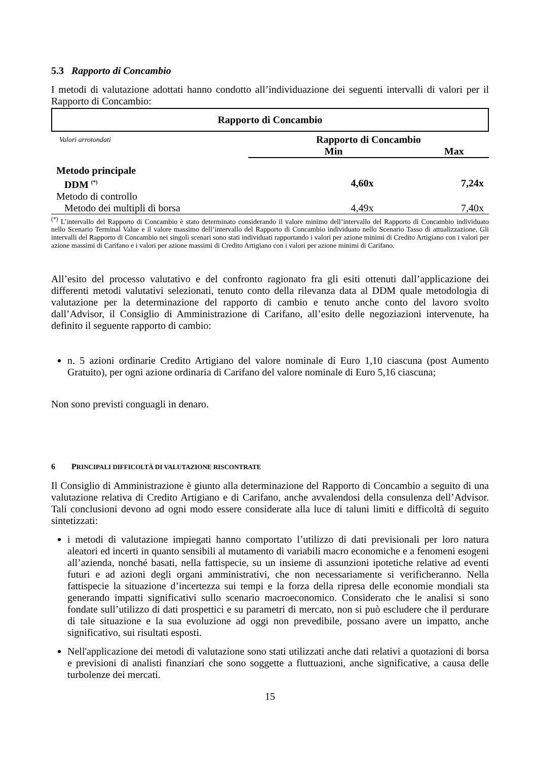5.3 Rapporto di Concambio
I metodi di valutazione adottati hanno condotto all’individuazione dei seguenti intervalli di valori per il Rapporto di Concambio:
Rapporto di Concambio
| Valori arrotondati | Rapporto di Concambio | |
| | Min | Max |
| Metodo principale | | |
| DDM <sup>(*)</sup> | 4,60x | 7,24x |
| Metodo di controllo | | |
| Metodo dei multipli di borsa | 4,49x | 7,40x |
<sup>(*)</sup> L’intervallo del Rapporto di Concambio è stato determinato considerando il valore minimo dell’intervallo del Rapporto di Concambio individuato nello Scenario Terminal Value e il valore massimo dell’intervallo del Rapporto di Concambio individuato nello Scenario Tasso di attualizzazione. Gli intervalli del Rapporto di Concambio nei singoli scenari sono stati individuati rapportando i valori per azione minimi di Credito Artigiano con i valori per azione massimi di Carifano e i valori per azione massimi di Credito Artigiano con i valori per azione minimi di Carifano.
All’esito del processo valutativo e del confronto ragionato fra gli esiti ottenuti dall’applicazione dei differenti metodi valutativi selezionati, tenuto conto della rilevanza data al DDM quale metodologia di valutazione per la determinazione del rapporto di cambio e tenuto anche conto del lavoro svolto dall’Advisor, il Consiglio di Amministrazione di Carifano, all’esito delle negoziazioni intervenute, ha definito il seguente rapporto di cambio:
n. 5 azioni ordinarie Credito Artigiano del valore nominale di Euro 1,10 ciascuna (post Aumento Gratuito), per ogni azione ordinaria di Carifano del valore nominale di Euro 5,16 ciascuna;
Non sono previsti conguagli in denaro.
6 PRINCIPALI DIFFICOLTÀ DI VALUTAZIONE RISCONTRATE
Il Consiglio di Amministrazione è giunto alla determinazione del Rapporto di Concambio a seguito di una valutazione relativa di Credito Artigiano e di Carifano, anche avvalendosi della consulenza dell’Advisor. Tali conclusioni devono ad ogni modo essere considerate alla luce di taluni limiti e difficoltà di seguito sintetizzati:
i metodi di valutazione impiegati hanno comportato l’utilizzo di dati previsionali per loro natura aleatori ed incerti in quanto sensibili al mutamento di variabili macro economiche e a fenomeni esogeni all’azienda, nonché basati, nella fattispecie, su un insieme di assunzioni ipotetiche relative ad eventi futuri e ad azioni degli organi amministrativi, che non necessariamente si verificheranno. Nella fattispecie la situazione d’incertezza sui tempi e la forza della ripresa delle economie mondiali sta generando impatti significativi sullo scenario macroeconomico. Considerato che le analisi si sono fondate sull’utilizzo di dati prospettici e su parametri di mercato, non si può escludere che il perdurare di tale situazione e la sua evoluzione ad oggi non prevedibile, possano avere un impatto, anche significativo, sui risultati esposti.
Nell'applicazione dei metodi di valutazione sono stati utilizzati anche dati relativi a quotazioni di borsa e previsioni di analisti finanziari che sono soggette a fluttuazioni, anche significative, a causa delle turbolenze dei mercati.
15